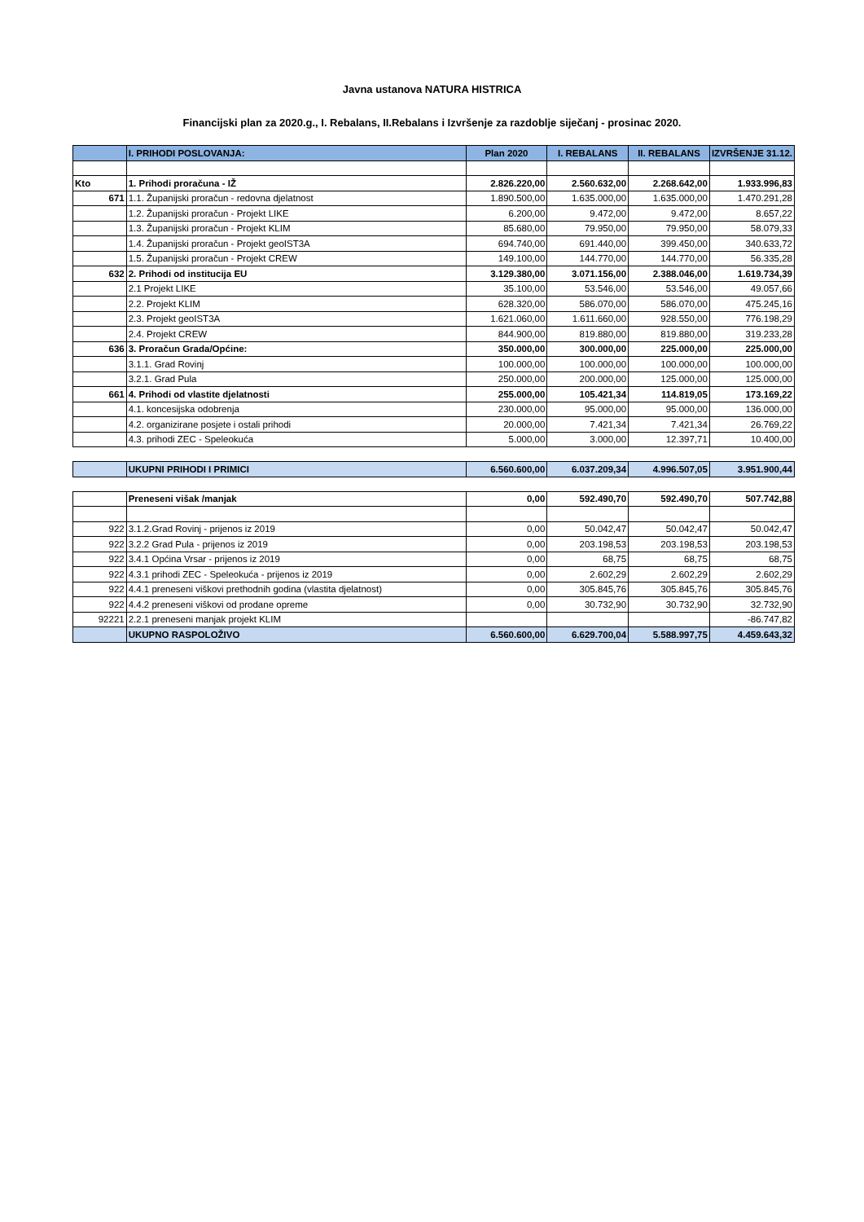Javna ustanova NATURA HISTRICA
Financijski plan za 2020.g., I. Rebalans, II.Rebalans i Izvršenje za razdoblje siječanj - prosinac 2020.
| | I. PRIHODI POSLOVANJA: | Plan 2020 | I. REBALANS | II. REBALANS | IZVRŠENJE 31.12. |
| Kto | 1. Prihodi proračuna - IŽ | 2.826.220,00 | 2.560.632,00 | 2.268.642,00 | 1.933.996,83 |
| 671 | 1.1. Županijski proračun - redovna djelatnost | 1.890.500,00 | 1.635.000,00 | 1.635.000,00 | 1.470.291,28 |
| | 1.2. Županijski proračun - Projekt LIKE | 6.200,00 | 9.472,00 | 9.472,00 | 8.657,22 |
| | 1.3. Županijski proračun - Projekt KLIM | 85.680,00 | 79.950,00 | 79.950,00 | 58.079,33 |
| | 1.4. Županijski proračun - Projekt geoIST3A | 694.740,00 | 691.440,00 | 399.450,00 | 340.633,72 |
| | 1.5. Županijski proračun - Projekt CREW | 149.100,00 | 144.770,00 | 144.770,00 | 56.335,28 |
| 632 | 2. Prihodi od institucija EU | 3.129.380,00 | 3.071.156,00 | 2.388.046,00 | 1.619.734,39 |
| | 2.1 Projekt LIKE | 35.100,00 | 53.546,00 | 53.546,00 | 49.057,66 |
| | 2.2. Projekt KLIM | 628.320,00 | 586.070,00 | 586.070,00 | 475.245,16 |
| | 2.3. Projekt geoIST3A | 1.621.060,00 | 1.611.660,00 | 928.550,00 | 776.198,29 |
| | 2.4. Projekt CREW | 844.900,00 | 819.880,00 | 819.880,00 | 319.233,28 |
| 636 | 3. Proračun Grada/Općine: | 350.000,00 | 300.000,00 | 225.000,00 | 225.000,00 |
| | 3.1.1. Grad Rovinj | 100.000,00 | 100.000,00 | 100.000,00 | 100.000,00 |
| | 3.2.1. Grad Pula | 250.000,00 | 200.000,00 | 125.000,00 | 125.000,00 |
| 661 | 4. Prihodi od vlastite djelatnosti | 255.000,00 | 105.421,34 | 114.819,05 | 173.169,22 |
| | 4.1. koncesijska odobrenja | 230.000,00 | 95.000,00 | 95.000,00 | 136.000,00 |
| | 4.2. organizirane posjete i ostali prihodi | 20.000,00 | 7.421,34 | 7.421,34 | 26.769,22 |
| | 4.3. prihodi ZEC - Speleokuća | 5.000,00 | 3.000,00 | 12.397,71 | 10.400,00 |
| | UKUPNI PRIHODI I PRIMICI | 6.560.600,00 | 6.037.209,34 | 4.996.507,05 | 3.951.900,44 |
| | Preneseni višak /manjak | 0,00 | 592.490,70 | 592.490,70 | 507.742,88 |
| 922 | 3.1.2.Grad Rovinj - prijenos iz 2019 | 0,00 | 50.042,47 | 50.042,47 | 50.042,47 |
| 922 | 3.2.2 Grad Pula - prijenos iz 2019 | 0,00 | 203.198,53 | 203.198,53 | 203.198,53 |
| 922 | 3.4.1 Općina Vrsar - prijenos iz 2019 | 0,00 | 68,75 | 68,75 | 68,75 |
| 922 | 4.3.1 prihodi ZEC - Speleokuća - prijenos iz 2019 | 0,00 | 2.602,29 | 2.602,29 | 2.602,29 |
| 922 | 4.4.1 preneseni viškovi prethodnih godina (vlastita djelatnost) | 0,00 | 305.845,76 | 305.845,76 | 305.845,76 |
| 922 | 4.4.2 preneseni viškovi od prodane opreme | 0,00 | 30.732,90 | 30.732,90 | 32.732,90 |
| 92221 | 2.2.1 preneseni manjak projekt KLIM | | | | -86.747,82 |
| | UKUPNO RASPOLOŽIVO | 6.560.600,00 | 6.629.700,04 | 5.588.997,75 | 4.459.643,32 |